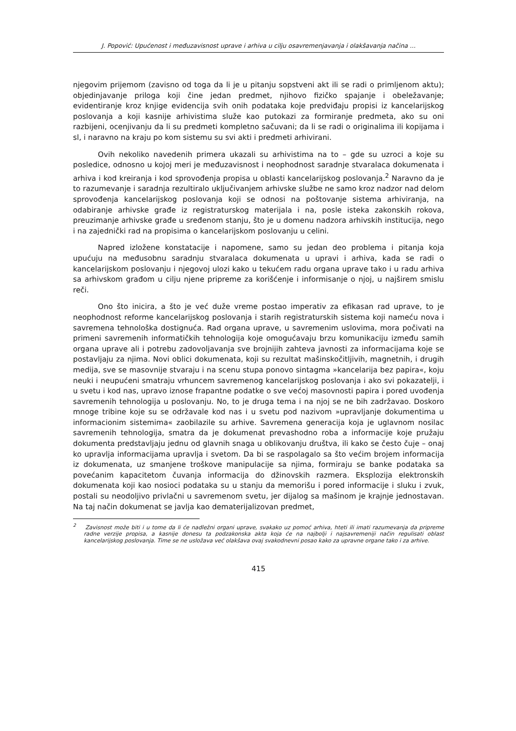J. Popović: Upućenost i međuzavisnost uprave i arhiva u cilju osavremenjavanja i olakšavanja načina ...
njegovim prijemom (zavisno od toga da li je u pitanju sopstveni akt ili se radi o primljenom aktu); objedinjavanje priloga koji čine jedan predmet, njihovo fizičko spajanje i obeležavanje; evidentiranje kroz knjige evidencija svih onih podataka koje predviđaju propisi iz kancelarijskog poslovanja a koji kasnije arhivistima služe kao putokazi za formiranje predmeta, ako su oni razbijeni, ocenjivanju da li su predmeti kompletno sačuvani; da li se radi o originalima ili kopijama i sl, i naravno na kraju po kom sistemu su svi akti i predmeti arhivirani.
Ovih nekoliko navedenih primera ukazali su arhivistima na to – gde su uzroci a koje su posledice, odnosno u kojoj meri je međuzavisnost i neophodnost saradnje stvaralaca dokumenata i arhiva i kod kreiranja i kod sprovođenja propisa u oblasti kancelarijskog poslovanja.<sup>2</sup> Naravno da je to razumevanje i saradnja rezultiralo uključivanjem arhivske službe ne samo kroz nadzor nad delom sprovođenja kancelarijskog poslovanja koji se odnosi na poštovanje sistema arhiviranja, na odabiranje arhivske građe iz registraturskog materijala i na, posle isteka zakonskih rokova, preuzimanje arhivske građe u sređenom stanju, što je u domenu nadzora arhivskih institucija, nego i na zajednički rad na propisima o kancelarijskom poslovanju u celini.
Napred izložene konstatacije i napomene, samo su jedan deo problema i pitanja koja upućuju na međusobnu saradnju stvaralaca dokumenata u upravi i arhiva, kada se radi o kancelarijskom poslovanju i njegovoj ulozi kako u tekućem radu organa uprave tako i u radu arhiva sa arhivskom građom u cilju njene pripreme za korišćenje i informisanje o njoj, u najširem smislu reči.
Ono što inicira, a što je već duže vreme postao imperativ za efikasan rad uprave, to je neophodnost reforme kancelarijskog poslovanja i starih registraturskih sistema koji nameću nova i savremena tehnološka dostignuća. Rad organa uprave, u savremenim uslovima, mora počivati na primeni savremenih informatičkih tehnologija koje omogućavaju brzu komunikaciju između samih organa uprave ali i potrebu zadovoljavanja sve brojnijih zahteva javnosti za informacijama koje se postavljaju za njima. Novi oblici dokumenata, koji su rezultat mašinskočitljivih, magnetnih, i drugih medija, sve se masovnije stvaraju i na scenu stupa ponovo sintagma »kancelarija bez papira«, koju neuki i neupućeni smatraju vrhuncem savremenog kancelarijskog poslovanja i ako svi pokazatelji, i u svetu i kod nas, upravo iznose frapantne podatke o sve većoj masovnosti papira i pored uvođenja savremenih tehnologija u poslovanju. No, to je druga tema i na njoj se ne bih zadržavao. Doskoro mnoge tribine koje su se održavale kod nas i u svetu pod nazivom »upravljanje dokumentima u informacionim sistemima« zaobilazile su arhive. Savremena generacija koja je uglavnom nosilac savremenih tehnologija, smatra da je dokumenat prevashodno roba a informacije koje pružaju dokumenta predstavljaju jednu od glavnih snaga u oblikovanju društva, ili kako se često čuje – onaj ko upravlja informacijama upravlja i svetom. Da bi se raspolagalo sa što većim brojem informacija iz dokumenata, uz smanjene troškove manipulacije sa njima, formiraju se banke podataka sa povećanim kapacitetom čuvanja informacija do džinovskih razmera. Eksplozija elektronskih dokumenata koji kao nosioci podataka su u stanju da memorišu i pored informacije i sluku i zvuk, postali su neodoljivo privlačni u savremenom svetu, jer dijalog sa mašinom je krajnje jednostavan. Na taj način dokumenat se javlja kao dematerijalizovan predmet,
<sup>2</sup> Zavisnost može biti i u tome da li će nadležni organi uprave, svakako uz pomoć arhiva, hteti ili imati razumevanja da pripreme radne verzije propisa, a kasnije donesu ta podzakonska akta koja će na najbolji i najsavremeniji način regulisati oblast kancelarijskog poslovanja. Time se ne usložava već olakšava ovaj svakodnevni posao kako za upravne organe tako i za arhive.
415